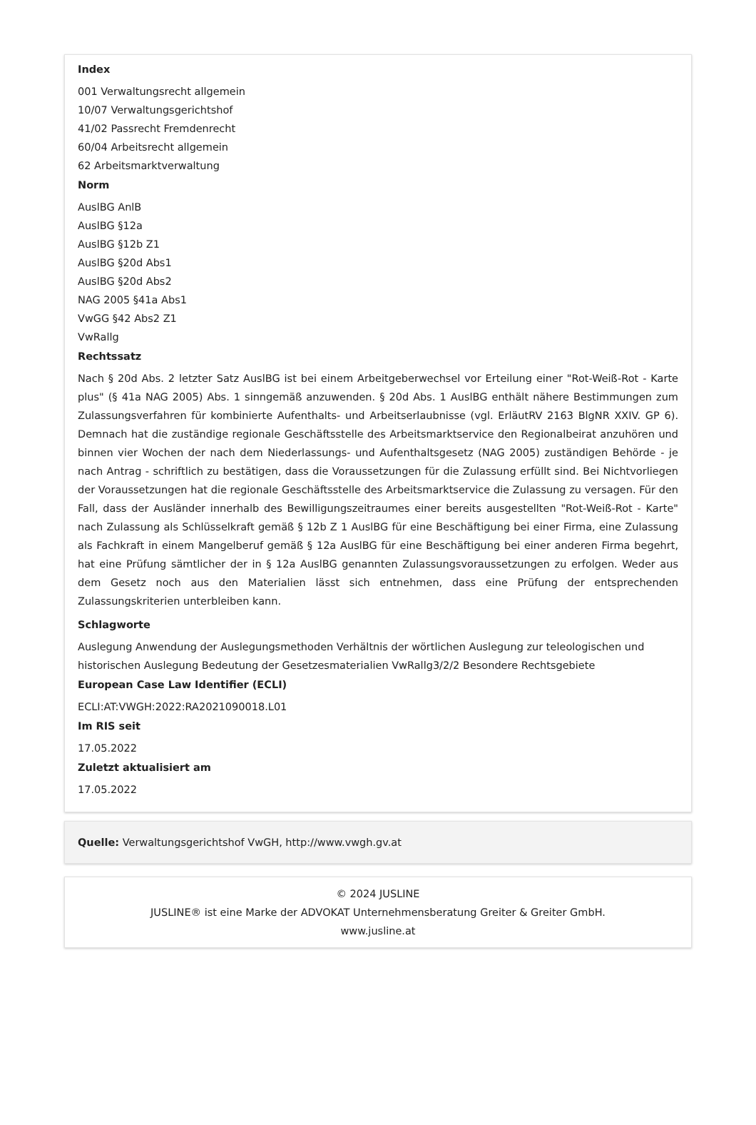Index
001 Verwaltungsrecht allgemein
10/07 Verwaltungsgerichtshof
41/02 Passrecht Fremdenrecht
60/04 Arbeitsrecht allgemein
62 Arbeitsmarktverwaltung
Norm
AuslBG AnlB
AuslBG §12a
AuslBG §12b Z1
AuslBG §20d Abs1
AuslBG §20d Abs2
NAG 2005 §41a Abs1
VwGG §42 Abs2 Z1
VwRallg
Rechtssatz
Nach § 20d Abs. 2 letzter Satz AuslBG ist bei einem Arbeitgeberwechsel vor Erteilung einer "Rot-Weiß-Rot - Karte plus" (§ 41a NAG 2005) Abs. 1 sinngemäß anzuwenden. § 20d Abs. 1 AuslBG enthält nähere Bestimmungen zum Zulassungsverfahren für kombinierte Aufenthalts- und Arbeitserlaubnisse (vgl. ErläutRV 2163 BlgNR XXIV. GP 6). Demnach hat die zuständige regionale Geschäftsstelle des Arbeitsmarktservice den Regionalbeirat anzuhören und binnen vier Wochen der nach dem Niederlassungs- und Aufenthaltsgesetz (NAG 2005) zuständigen Behörde - je nach Antrag - schriftlich zu bestätigen, dass die Voraussetzungen für die Zulassung erfüllt sind. Bei Nichtvorliegen der Voraussetzungen hat die regionale Geschäftsstelle des Arbeitsmarktservice die Zulassung zu versagen. Für den Fall, dass der Ausländer innerhalb des Bewilligungszeitraumes einer bereits ausgestellten "Rot-Weiß-Rot - Karte" nach Zulassung als Schlüsselkraft gemäß § 12b Z 1 AuslBG für eine Beschäftigung bei einer Firma, eine Zulassung als Fachkraft in einem Mangelberuf gemäß § 12a AuslBG für eine Beschäftigung bei einer anderen Firma begehrt, hat eine Prüfung sämtlicher der in § 12a AuslBG genannten Zulassungsvoraussetzungen zu erfolgen. Weder aus dem Gesetz noch aus den Materialien lässt sich entnehmen, dass eine Prüfung der entsprechenden Zulassungskriterien unterbleiben kann.
Schlagworte
Auslegung Anwendung der Auslegungsmethoden Verhältnis der wörtlichen Auslegung zur teleologischen und historischen Auslegung Bedeutung der Gesetzesmaterialien VwRallg3/2/2 Besondere Rechtsgebiete
European Case Law Identifier (ECLI)
ECLI:AT:VWGH:2022:RA2021090018.L01
Im RIS seit
17.05.2022
Zuletzt aktualisiert am
17.05.2022
Quelle: Verwaltungsgerichtshof VwGH, http://www.vwgh.gv.at
© 2024 JUSLINE
JUSLINE® ist eine Marke der ADVOKAT Unternehmensberatung Greiter & Greiter GmbH.
www.jusline.at